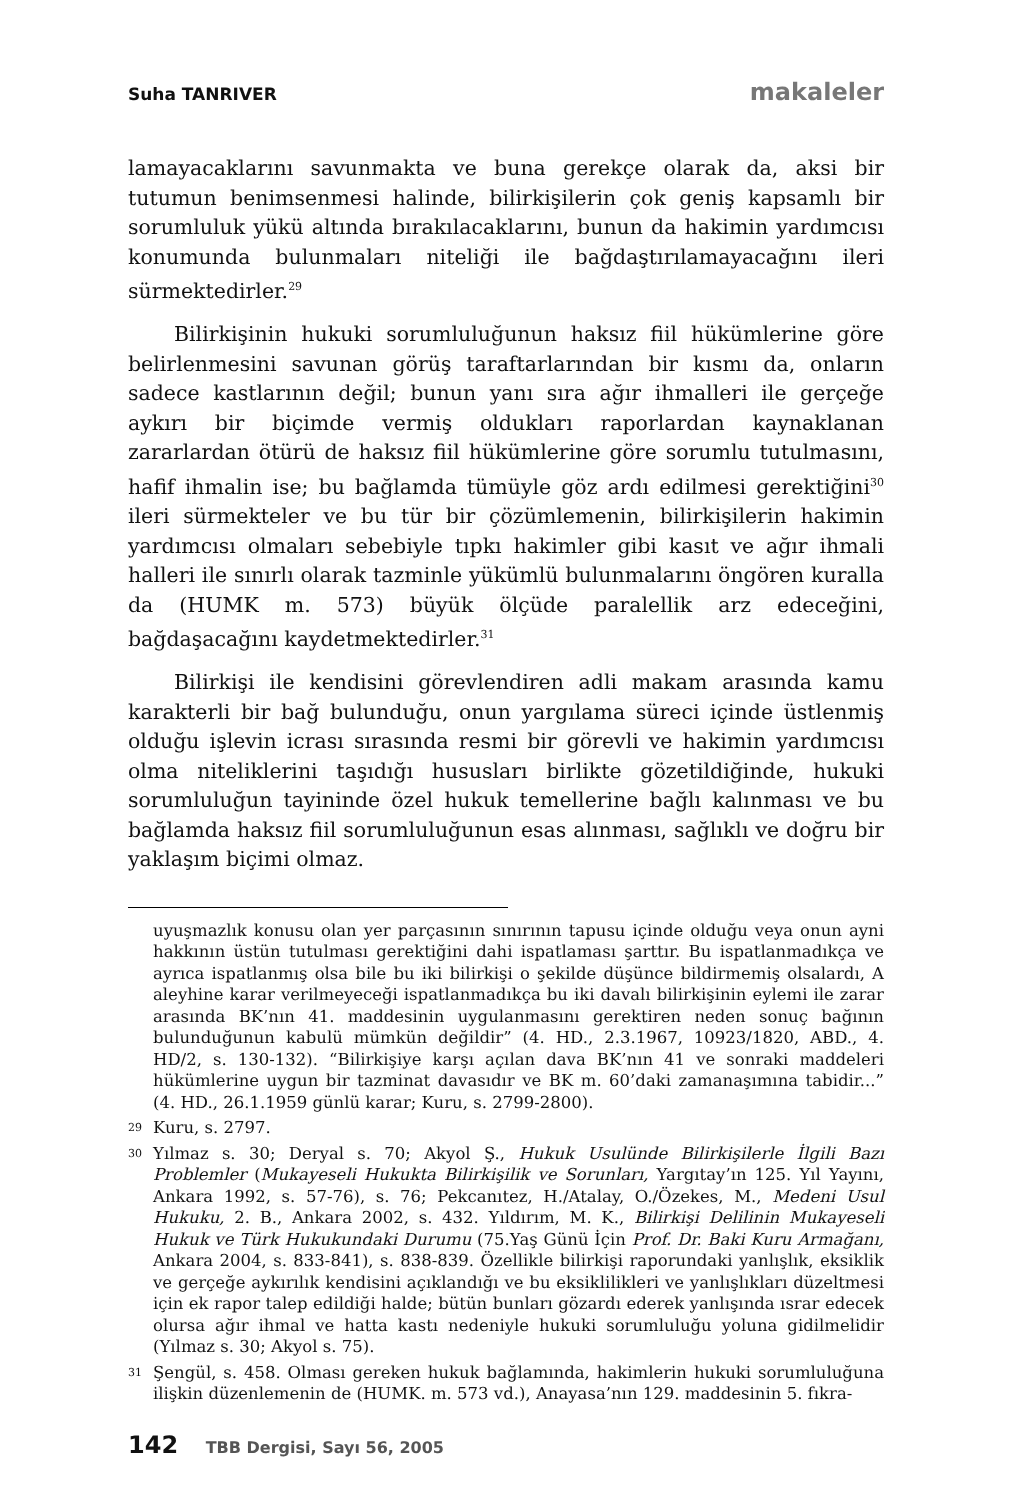Suha TANRIVER makaleler
lamayacaklarını savunmakta ve buna gerekçe olarak da, aksi bir tutumun benimsenmesi halinde, bilirkişilerin çok geniş kapsamlı bir sorumluluk yükü altında bırakılacaklarını, bunun da hakimin yardımcısı konumunda bulunmaları niteliği ile bağdaştırılamayacağını ileri sürmektedirler.<sup>29</sup>
Bilirkişinin hukuki sorumluluğunun haksız fiil hükümlerine göre belirlenmesini savunan görüş taraftarlarından bir kısmı da, onların sadece kastlarının değil; bunun yanı sıra ağır ihmalleri ile gerçeğe aykırı bir biçimde vermiş oldukları raporlardan kaynaklanan zararlardan ötürü de haksız fiil hükümlerine göre sorumlu tutulmasını, hafif ihmalin ise; bu bağlamda tümüyle göz ardı edilmesi gerektiğini<sup>30</sup> ileri sürmekteler ve bu tür bir çözümlemenin, bilirkişilerin hakimin yardımcısı olmaları sebebiyle tıpkı hakimler gibi kasıt ve ağır ihmali halleri ile sınırlı olarak tazminle yükümlü bulunmalarını öngören kuralla da (HUMK m. 573) büyük ölçüde paralellik arz edeceğini, bağdaşacağını kaydetmektedirler.<sup>31</sup>
Bilirkişi ile kendisini görevlendiren adli makam arasında kamu karakterli bir bağ bulunduğu, onun yargılama süreci içinde üstlenmiş olduğu işlevin icrası sırasında resmi bir görevli ve hakimin yardımcısı olma niteliklerini taşıdığı hususları birlikte gözetildiğinde, hukuki sorumluluğun tayininde özel hukuk temellerine bağlı kalınması ve bu bağlamda haksız fiil sorumluluğunun esas alınması, sağlıklı ve doğru bir yaklaşım biçimi olmaz.
uyuşmazlık konusu olan yer parçasının sınırının tapusu içinde olduğu veya onun ayni hakkının üstün tutulması gerektiğini dahi ispatlaması şarttır. Bu ispatlanmadıkça ve ayrıca ispatlanmış olsa bile bu iki bilirkişi o şekilde düşünce bildirmemiş olsalardı, A aleyhine karar verilmeyeceği ispatlanmadıkça bu iki davalı bilirkişinin eylemi ile zarar arasında BK’nın 41. maddesinin uygulanmasını gerektiren neden sonuç bağının bulunduğunun kabulü mümkün değildir” (4. HD., 2.3.1967, 10923/1820, ABD., 4. HD/2, s. 130-132). “Bilirkişiye karşı açılan dava BK’nın 41 ve sonraki maddeleri hükümlerine uygun bir tazminat davasıdır ve BK m. 60’daki zamanaşımına tabidir...” (4. HD., 26.1.1959 günlü karar; Kuru, s. 2799-2800).
29 Kuru, s. 2797.
30 Yılmaz s. 30; Deryal s. 70; Akyol Ş., Hukuk Usulünde Bilirkişilerle İlgili Bazı Problemler (Mukayeseli Hukukta Bilirkişilik ve Sorunları, Yargıtay’ın 125. Yıl Yayını, Ankara 1992, s. 57-76), s. 76; Pekcanıtez, H./Atalay, O./Özekes, M., Medeni Usul Hukuku, 2. B., Ankara 2002, s. 432. Yıldırım, M. K., Bilirkişi Delilinin Mukayeseli Hukuk ve Türk Hukukundaki Durumu (75.Yaş Günü İçin Prof. Dr. Baki Kuru Armağanı, Ankara 2004, s. 833-841), s. 838-839. Özellikle bilirkişi raporundaki yanlışlık, eksiklik ve gerçeğe aykırılık kendisini açıklandığı ve bu eksiklilikleri ve yanlışlıkları düzeltmesi için ek rapor talep edildiği halde; bütün bunları gözardı ederek yanlışında ısrar edecek olursa ağır ihmal ve hatta kastı nedeniyle hukuki sorumluluğu yoluna gidilmelidir (Yılmaz s. 30; Akyol s. 75).
31 Şengül, s. 458. Olması gereken hukuk bağlamında, hakimlerin hukuki sorumluluğuna ilişkin düzenlemenin de (HUMK. m. 573 vd.), Anayasa’nın 129. maddesinin 5. fıkra-
142 TBB Dergisi, Sayı 56, 2005